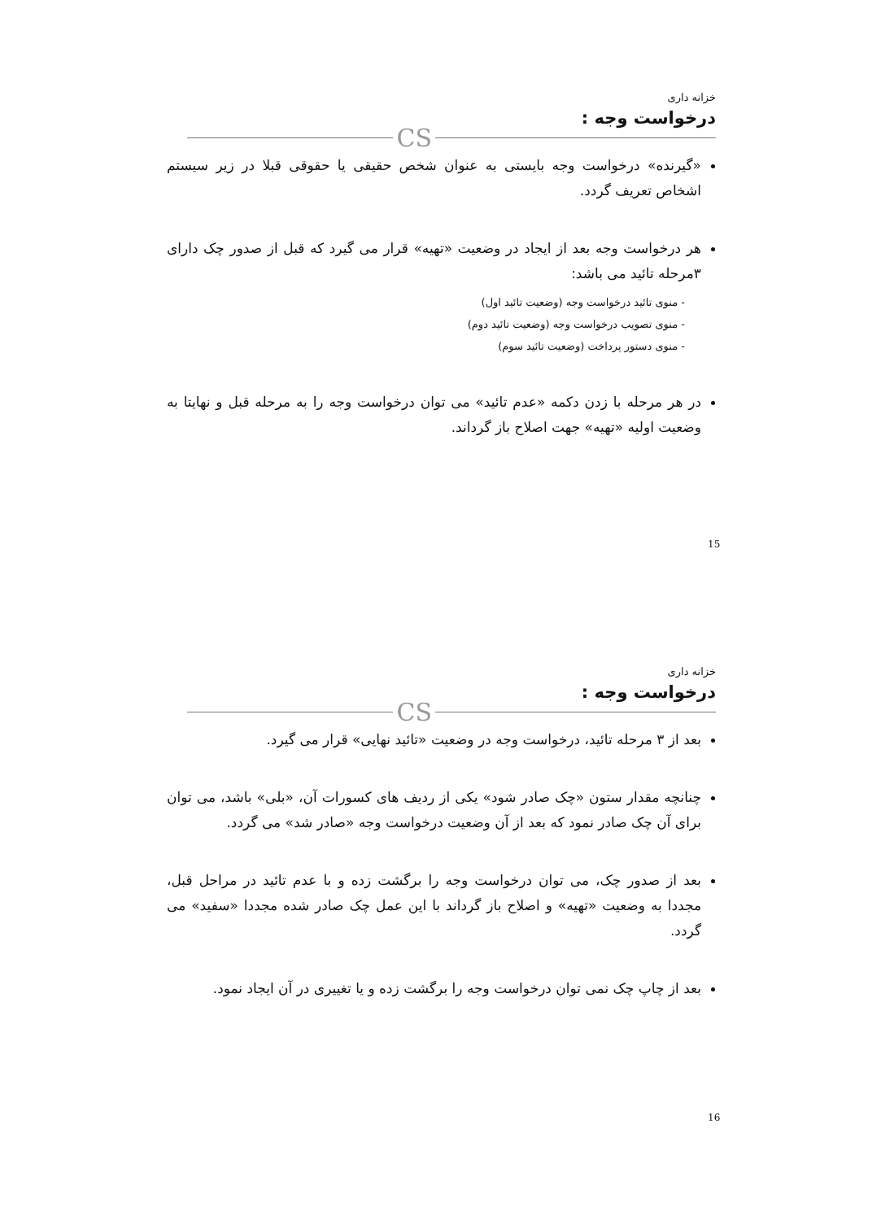خزانه داری
درخواست وجه :
CS
«گیرنده» درخواست وجه بایستی به عنوان شخص حقیقی یا حقوقی قبلا در زیر سیستم اشخاص تعریف گردد.
هر درخواست وجه بعد از ایجاد در وضعیت «تهیه» قرار می گیرد که قبل از صدور چک دارای ۳مرحله تائید می باشد:
- منوی تائید درخواست وجه (وضعیت تائید اول)
- منوی تصویب درخواست وجه (وضعیت تائید دوم)
- منوی دستور پرداخت (وضعیت تائید سوم)
در هر مرحله با زدن دکمه «عدم تائید» می توان درخواست وجه را به مرحله قبل و نهایتا به وضعیت اولیه «تهیه» جهت اصلاح باز گرداند.
15
خزانه داری
درخواست وجه :
CS
بعد از ۳ مرحله تائید، درخواست وجه در وضعیت «تائید نهایی» قرار می گیرد.
چنانچه مقدار ستون «چک صادر شود» یکی از ردیف های کسورات آن، «بلی» باشد، می توان برای آن چک صادر نمود که بعد از آن وضعیت درخواست وجه «صادر شد» می گردد.
بعد از صدور چک، می توان درخواست وجه را برگشت زده و با عدم تائید در مراحل قبل، مجددا به وضعیت «تهیه» و اصلاح باز گرداند با این عمل چک صادر شده مجددا «سفید» می گردد.
بعد از چاپ چک نمی توان درخواست وجه را برگشت زده و یا تغییری در آن ایجاد نمود.
16